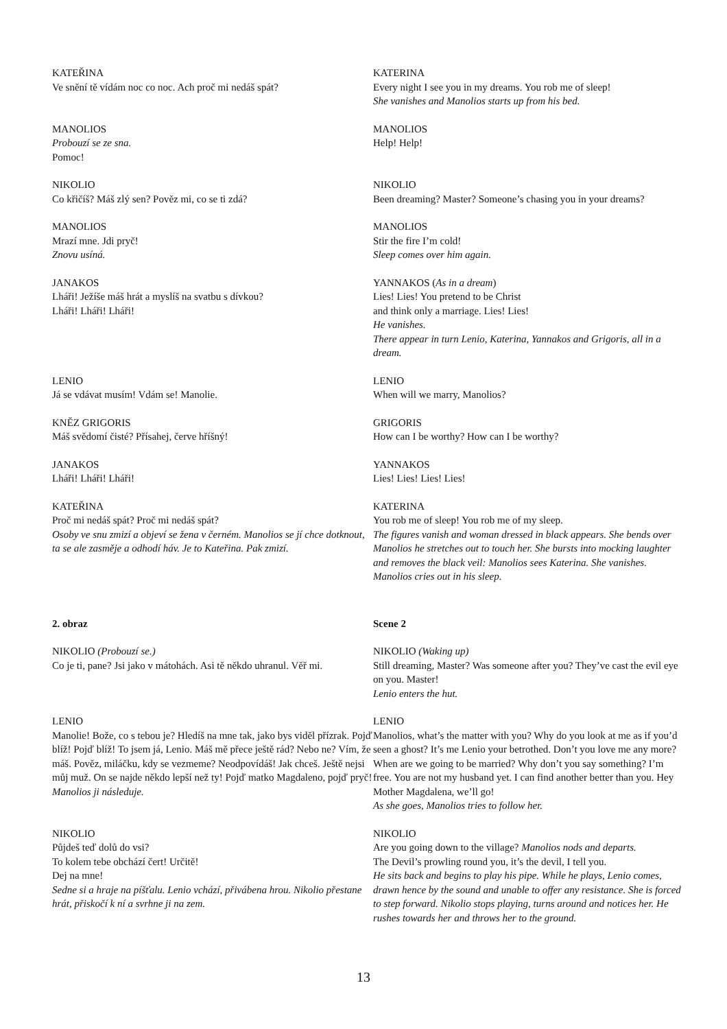| KATEŘINA Ve snění tě vídám noc co noc. Ach proč mi nedáš spát? | KATERINA Every night I see you in my dreams. You rob me of sleep! She vanishes and Manolios starts up from his bed. |
| MANOLIOS Probouzí se ze sna. Pomoc! | MANOLIOS Help! Help! |
| NIKOLIO Co křičíš? Máš zlý sen? Pověz mi, co se ti zdá? | NIKOLIO Been dreaming? Master? Someone’s chasing you in your dreams? |
| MANOLIOS Mrazí mne. Jdi pryč! Znovu usíná. | MANOLIOS Stir the fire I’m cold! Sleep comes over him again. |
| JANAKOS Lháři! Ježíše máš hrát a myslíš na svatbu s dívkou? Lháři! Lháři! Lháři! | YANNAKOS ( As in a dream ) Lies! Lies! You pretend to be Christ and think only a marriage. Lies! Lies! He vanishes. There appear in turn Lenio, Katerina, Yannakos and Grigoris, all in a dream. |
| LENIO Já se vdávat musím! Vdám se! Manolie. | LENIO When will we marry, Manolios? |
| KNĚZ GRIGORIS Máš svědomí čisté? Přísahej, červe hříšný! | GRIGORIS How can I be worthy? How can I be worthy? |
| JANAKOS Lháři! Lháři! Lháři! | YANNAKOS Lies! Lies! Lies! Lies! |
| KATEŘINA Proč mi nedáš spát? Proč mi nedáš spát? Osoby ve snu zmizí a objeví se žena v černém. Manolios se jí chce dotknout, ta se ale zasměje a odhodí háv. Je to Kateřina. Pak zmizí. | KATERINA You rob me of sleep! You rob me of my sleep. The figures vanish and woman dressed in black appears. She bends over Manolios he stretches out to touch her. She bursts into mocking laughter and removes the black veil: Manolios sees Katerina. She vanishes. Manolios cries out in his sleep. |
| 2. obraz | Scene 2 |
| NIKOLIO (Probouzí se.) Co je ti, pane? Jsi jako v mátohách. Asi tě někdo uhranul. Věř mi. | NIKOLIO (Waking up) Still dreaming, Master? Was someone after you? They’ve cast the evil eye on you. Master! Lenio enters the hut. |
| LENIO Manolie! Bože, co s tebou je? Hledíš na mne tak, jako bys viděl přízrak. Pojď blíž! Pojď blíž! To jsem já, Lenio. Máš mě přece ještě rád? Nebo ne? Vím, že máš. Pověz, miláčku, kdy se vezmeme? Neodpovídáš! Jak chceš. Ještě nejsi můj muž. On se najde někdo lepší než ty! Pojď matko Magdaleno, pojď pryč! Manolios ji následuje. | LENIO Manolios, what’s the matter with you? Why do you look at me as if you’d seen a ghost? It’s me Lenio your betrothed. Don’t you love me any more? When are we going to be married? Why don’t you say something? I’m free. You are not my husband yet. I can find another better than you. Hey Mother Magdalena, we’ll go! As she goes, Manolios tries to follow her. |
| NIKOLIO Půjdeš teď dolů do vsi? To kolem tebe obchází čert! Určitě! Dej na mne! Sedne si a hraje na píšťalu. Lenio vchází, přivábena hrou. Nikolio přestane hrát, přiskočí k ní a svrhne ji na zem. | NIKOLIO Are you going down to the village? Manolios nods and departs. The Devil’s prowling round you, it’s the devil, I tell you. He sits back and begins to play his pipe. While he plays, Lenio comes, drawn hence by the sound and unable to offer any resistance. She is forced to step forward. Nikolio stops playing, turns around and notices her. He rushes towards her and throws her to the ground. |
13